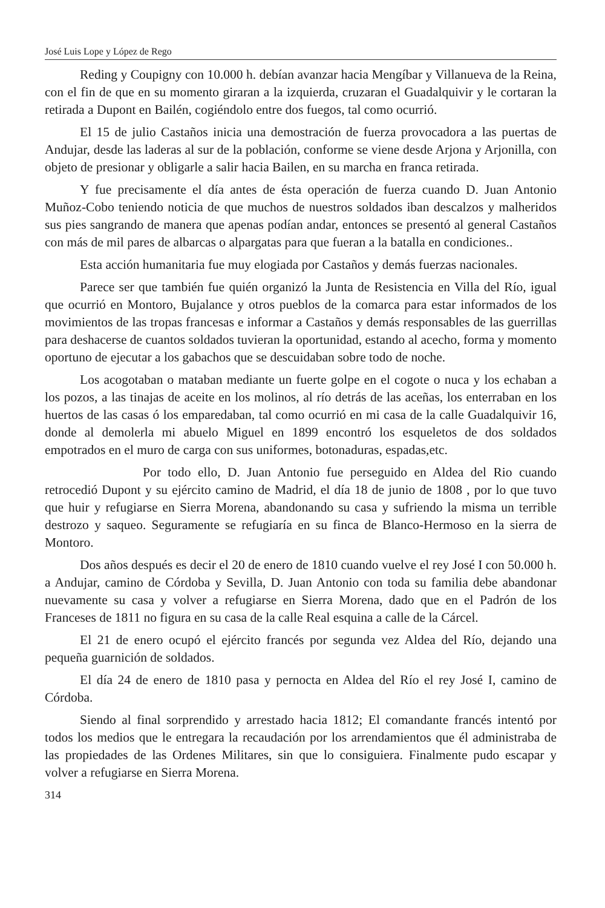José Luis Lope y López de Rego
Reding y Coupigny con 10.000 h. debían avanzar hacia Mengíbar y Villanueva de la Reina, con el fin de que en su momento giraran a la izquierda, cruzaran el Guadalquivir y le cortaran la retirada a Dupont en Bailén, cogiéndolo entre dos fuegos, tal como ocurrió.
El 15 de julio Castaños inicia una demostración de fuerza provocadora a las puertas de Andujar, desde las laderas al sur de la población, conforme se viene desde Arjona y Arjonilla, con objeto de presionar y obligarle a salir hacia Bailen, en su marcha en franca retirada.
Y fue precisamente el día antes de ésta operación de fuerza cuando D. Juan Antonio Muñoz-Cobo teniendo noticia de que muchos de nuestros soldados iban descalzos y malheridos sus pies sangrando de manera que apenas podían andar, entonces se presentó al general Castaños con más de mil pares de albarcas o alpargatas para que fueran a la batalla en condiciones..
Esta acción humanitaria fue muy elogiada por Castaños y demás fuerzas nacionales.
Parece ser que también fue quién organizó la Junta de Resistencia en Villa del Río, igual que ocurrió en Montoro, Bujalance y otros pueblos de la comarca para estar informados de los movimientos de las tropas francesas e informar a Castaños y demás responsables de las guerrillas para deshacerse de cuantos soldados tuvieran la oportunidad, estando al acecho, forma y momento oportuno de ejecutar a los gabachos que se descuidaban sobre todo de noche.
Los acogotaban o mataban mediante un fuerte golpe en el cogote o nuca y los echaban a los pozos, a las tinajas de aceite en los molinos, al río detrás de las aceñas, los enterraban en los huertos de las casas ó los emparedaban, tal como ocurrió en mi casa de la calle Guadalquivir 16, donde al demolerla mi abuelo Miguel en 1899 encontró los esqueletos de dos soldados empotrados en el muro de carga con sus uniformes, botonaduras, espadas,etc.
Por todo ello, D. Juan Antonio fue perseguido en Aldea del Rio cuando retrocedió Dupont y su ejército camino de Madrid, el día 18 de junio de 1808 , por lo que tuvo que huir y refugiarse en Sierra Morena, abandonando su casa y sufriendo la misma un terrible destrozo y saqueo. Seguramente se refugiaría en su finca de Blanco-Hermoso en la sierra de Montoro.
Dos años después es decir el 20 de enero de 1810 cuando vuelve el rey José I con 50.000 h. a Andujar, camino de Córdoba y Sevilla, D. Juan Antonio con toda su familia debe abandonar nuevamente su casa y volver a refugiarse en Sierra Morena, dado que en el Padrón de los Franceses de 1811 no figura en su casa de la calle Real esquina a calle de la Cárcel.
El 21 de enero ocupó el ejército francés por segunda vez Aldea del Río, dejando una pequeña guarnición de soldados.
El día 24 de enero de 1810 pasa y pernocta en Aldea del Río el rey José I, camino de Córdoba.
Siendo al final sorprendido y arrestado hacia 1812; El comandante francés intentó por todos los medios que le entregara la recaudación por los arrendamientos que él administraba de las propiedades de las Ordenes Militares, sin que lo consiguiera. Finalmente pudo escapar y volver a refugiarse en Sierra Morena.
314